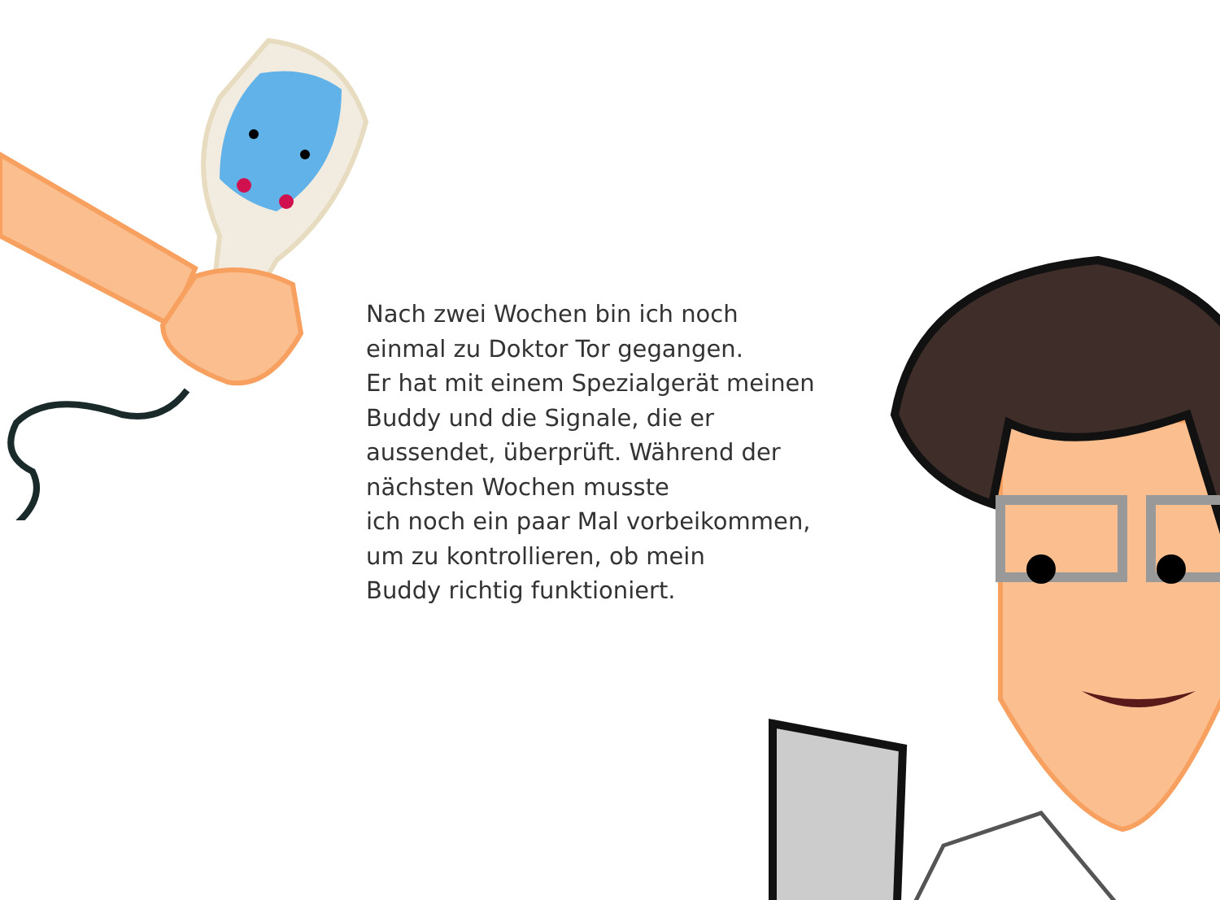Nach zwei Wochen bin ich noch einmal zu Doktor Tor gegangen.
Er hat mit einem Spezialgerät meinen Buddy und die Signale, die er aussendet, überprüft. Während der nächsten Wochen musste
ich noch ein paar Mal vorbeikommen, um zu kontrollieren, ob mein
Buddy richtig funktioniert.